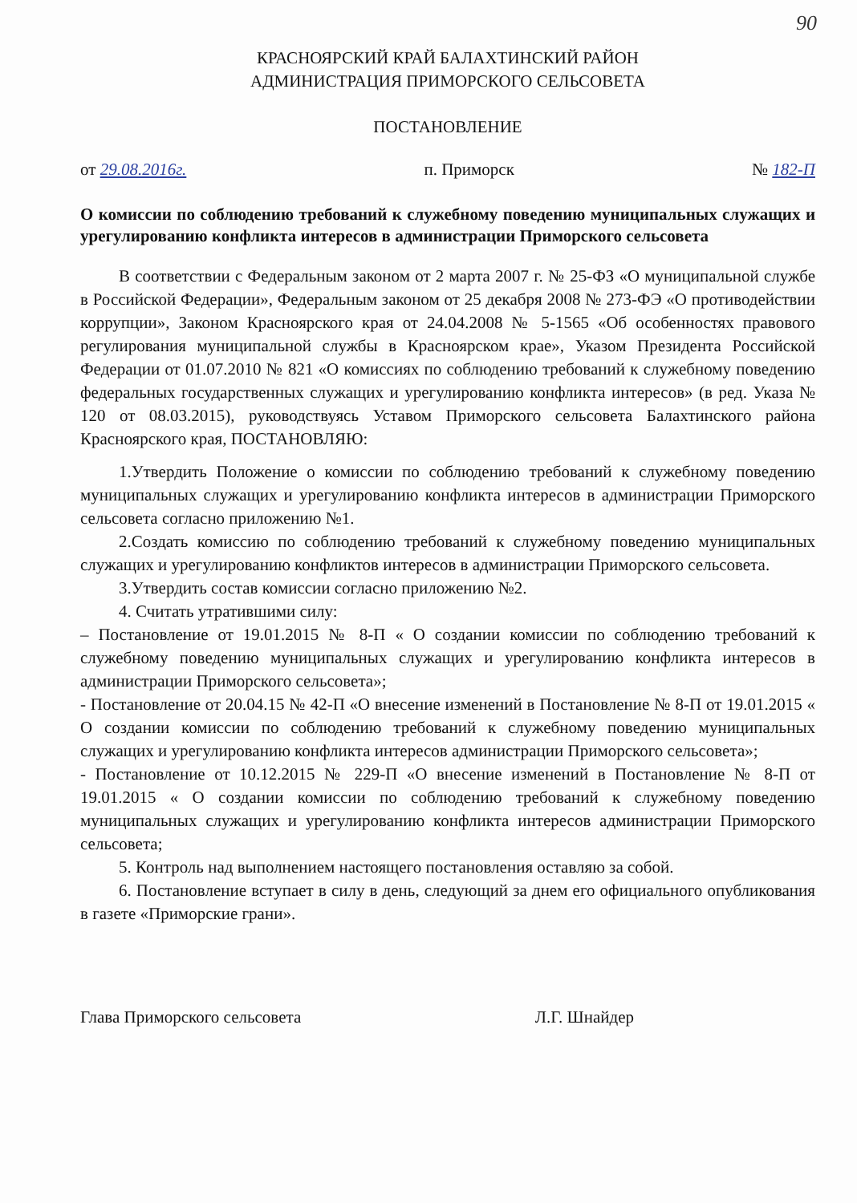90
КРАСНОЯРСКИЙ КРАЙ БАЛАХТИНСКИЙ РАЙОН
АДМИНИСТРАЦИЯ ПРИМОРСКОГО СЕЛЬСОВЕТА
ПОСТАНОВЛЕНИЕ
от 29.08.2016г. п. Приморск № 182-П
О комиссии по соблюдению требований к служебному поведению муниципальных служащих и урегулированию конфликта интересов в администрации Приморского сельсовета
В соответствии с Федеральным законом от 2 марта 2007 г. № 25-ФЗ «О муниципальной службе в Российской Федерации», Федеральным законом от 25 декабря 2008 № 273-ФЭ «О противодействии коррупции», Законом Красноярского края от 24.04.2008 № 5-1565 «Об особенностях правового регулирования муниципальной службы в Красноярском крае», Указом Президента Российской Федерации от 01.07.2010 № 821 «О комиссиях по соблюдению требований к служебному поведению федеральных государственных служащих и урегулированию конфликта интересов» (в ред. Указа № 120 от 08.03.2015), руководствуясь Уставом Приморского сельсовета Балахтинского района Красноярского края, ПОСТАНОВЛЯЮ:
1.Утвердить Положение о комиссии по соблюдению требований к служебному поведению муниципальных служащих и урегулированию конфликта интересов в администрации Приморского сельсовета согласно приложению №1.
2.Создать комиссию по соблюдению требований к служебному поведению муниципальных служащих и урегулированию конфликтов интересов в администрации Приморского сельсовета.
3.Утвердить состав комиссии согласно приложению №2.
4. Считать утратившими силу:
– Постановление от 19.01.2015 № 8-П « О создании комиссии по соблюдению требований к служебному поведению муниципальных служащих и урегулированию конфликта интересов в администрации Приморского сельсовета»;
- Постановление от 20.04.15 № 42-П «О внесение изменений в Постановление № 8-П от 19.01.2015 « О создании комиссии по соблюдению требований к служебному поведению муниципальных служащих и урегулированию конфликта интересов администрации Приморского сельсовета»;
- Постановление от 10.12.2015 № 229-П «О внесение изменений в Постановление № 8-П от 19.01.2015 « О создании комиссии по соблюдению требований к служебному поведению муниципальных служащих и урегулированию конфликта интересов администрации Приморского сельсовета;
5. Контроль над выполнением настоящего постановления оставляю за собой.
6. Постановление вступает в силу в день, следующий за днем его официального опубликования в газете «Приморские грани».
Глава Приморского сельсовета Л.Г. Шнайдер